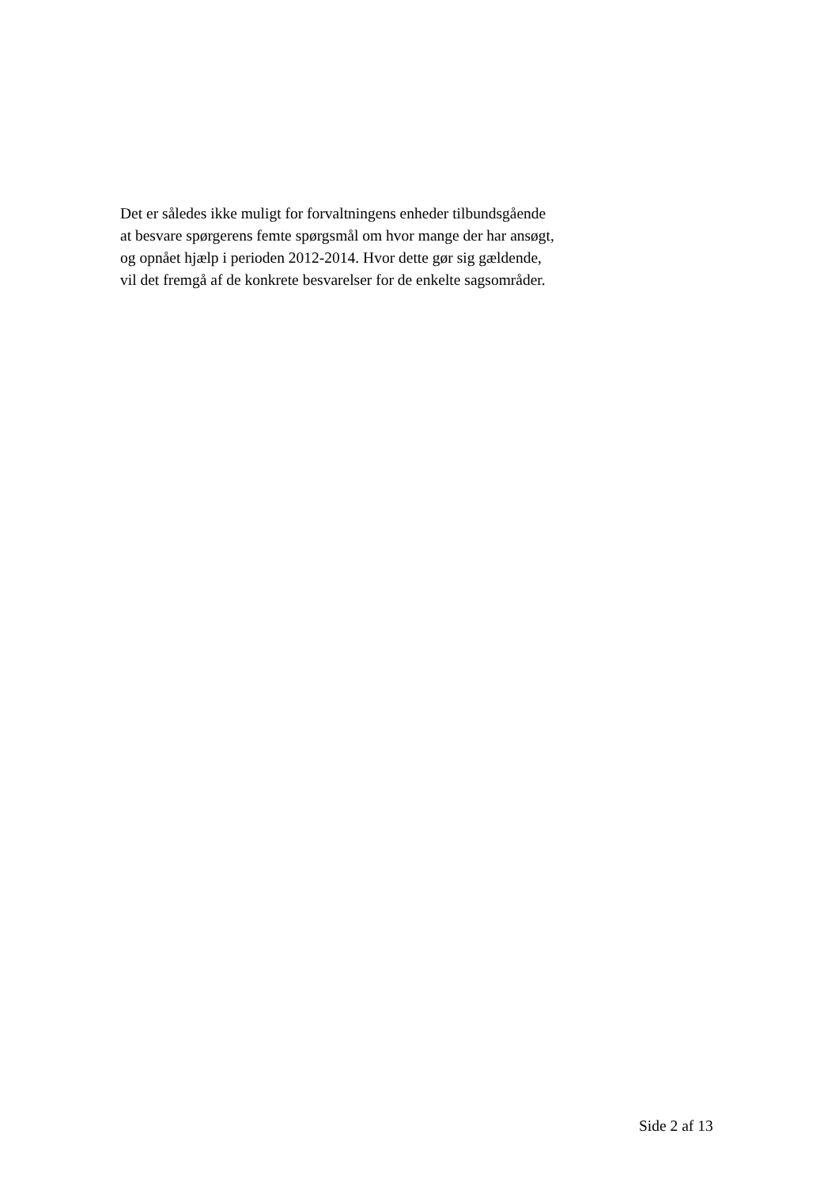Det er således ikke muligt for forvaltningens enheder tilbundsgående
at besvare spørgerens femte spørgsmål om hvor mange der har ansøgt,
og opnået hjælp i perioden 2012-2014. Hvor dette gør sig gældende,
vil det fremgå af de konkrete besvarelser for de enkelte sagsområder.
Side 2 af 13